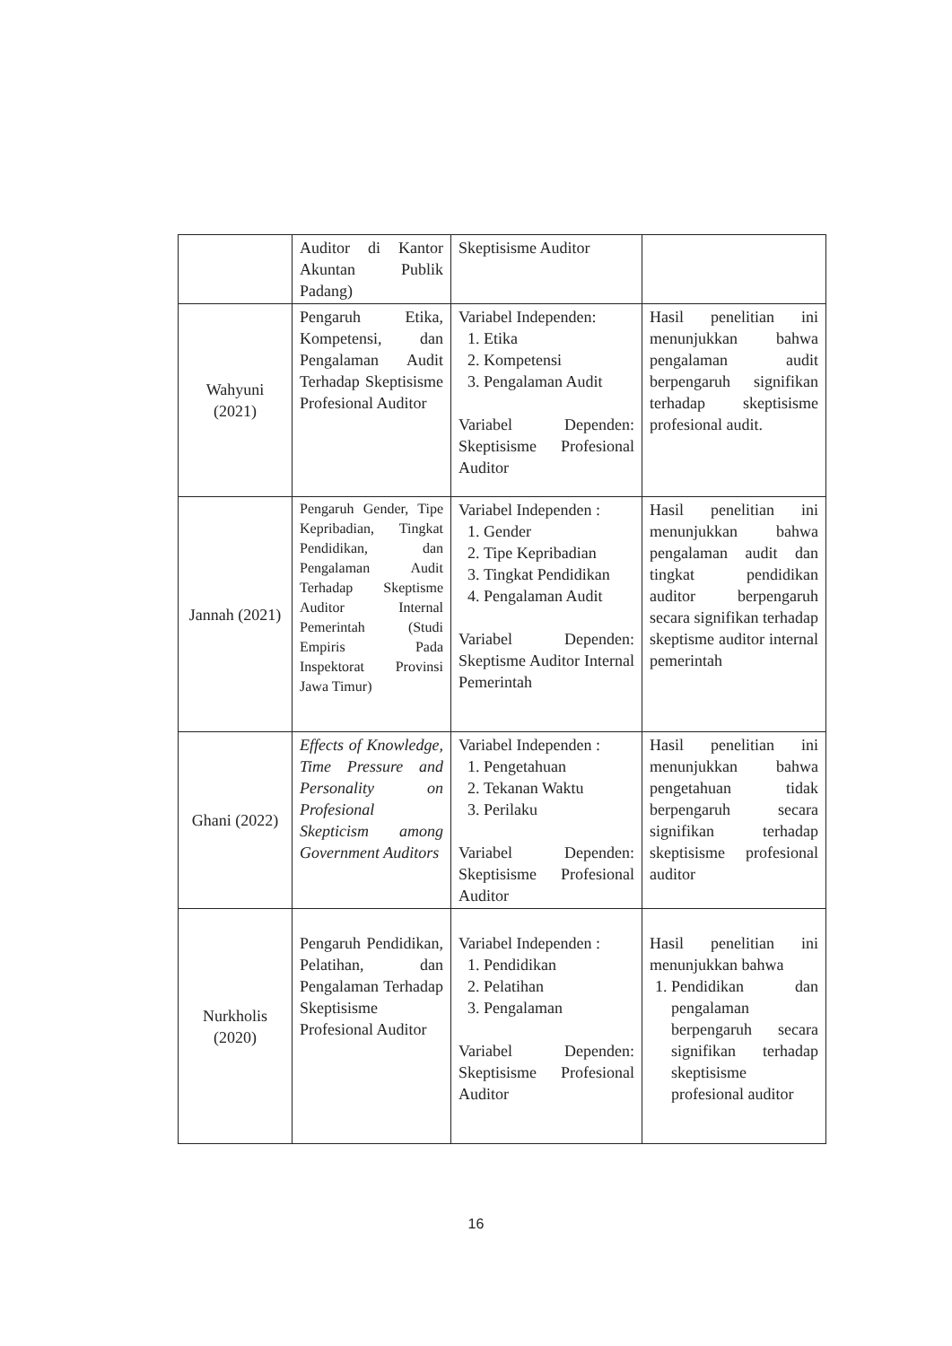| | Auditor di Kantor Akuntan Publik Padang) | Skeptisisme Auditor | |
| Wahyuni (2021) | Pengaruh Etika, Kompetensi, dan Pengalaman Audit Terhadap Skeptisisme Profesional Auditor | Variabel Independen: 1. Etika 2. Kompetensi 3. Pengalaman Audit Variabel Dependen: Skeptisisme Profesional Auditor | Hasil penelitian ini menunjukkan bahwa pengalaman audit berpengaruh signifikan terhadap skeptisisme profesional audit. |
| Jannah (2021) | Pengaruh Gender, Tipe Kepribadian, Tingkat Pendidikan, dan Pengalaman Audit Terhadap Skeptisme Auditor Internal Pemerintah (Studi Empiris Pada Inspektorat Provinsi Jawa Timur) | Variabel Independen : 1. Gender 2. Tipe Kepribadian 3. Tingkat Pendidikan 4. Pengalaman Audit Variabel Dependen: Skeptisme Auditor Internal Pemerintah | Hasil penelitian ini menunjukkan bahwa pengalaman audit dan tingkat pendidikan auditor berpengaruh secara signifikan terhadap skeptisme auditor internal pemerintah |
| Ghani (2022) | Effects of Knowledge, Time Pressure and Personality on Profesional Skepticism among Government Auditors | Variabel Independen : 1. Pengetahuan 2. Tekanan Waktu 3. Perilaku Variabel Dependen: Skeptisisme Profesional Auditor | Hasil penelitian ini menunjukkan bahwa pengetahuan tidak berpengaruh secara signifikan terhadap skeptisisme profesional auditor |
| Nurkholis (2020) | Pengaruh Pendidikan, Pelatihan, dan Pengalaman Terhadap Skeptisisme Profesional Auditor | Variabel Independen : 1. Pendidikan 2. Pelatihan 3. Pengalaman Variabel Dependen: Skeptisisme Profesional Auditor | Hasil penelitian ini menunjukkan bahwa 1. Pendidikan dan pengalaman berpengaruh secara signifikan terhadap skeptisisme profesional auditor |
16